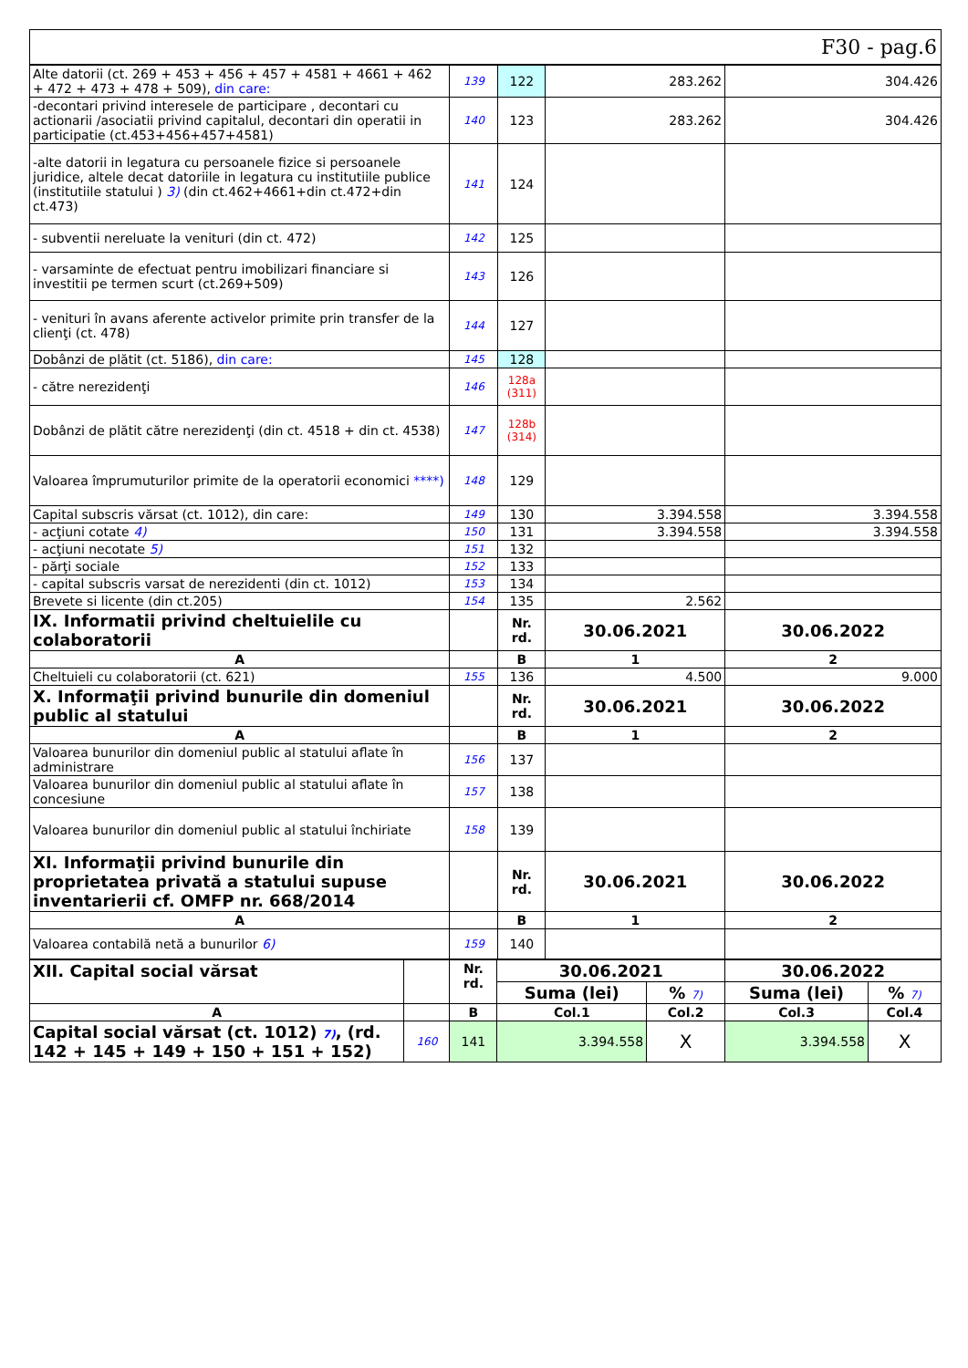F30 - pag.6
| Alte datorii (ct. 269 + 453 + 456 + 457 + 4581 + 4661 + 462 + 472 + 473 + 478 + 509), din care: | 139 | 122 | 283.262 | 304.426 |
| -decontari privind interesele de participare , decontari cu actionarii /asociatii privind capitalul, decontari din operatii in participatie (ct.453+456+457+4581) | 140 | 123 | 283.262 | 304.426 |
| -alte datorii in legatura cu persoanele fizice si persoanele juridice, altele decat datoriile in legatura cu institutiile publice (institutiile statului ) 3) (din ct.462+4661+din ct.472+din ct.473) | 141 | 124 | | |
| - subventii nereluate la venituri (din ct. 472) | 142 | 125 | | |
| - varsaminte de efectuat pentru imobilizari financiare si investitii pe termen scurt (ct.269+509) | 143 | 126 | | |
| - venituri în avans aferente activelor primite prin transfer de la clienţi (ct. 478) | 144 | 127 | | |
| Dobânzi de plătit (ct. 5186), din care: | 145 | 128 | | |
| - către nerezidenţi | 146 | 128a (311) | | |
| Dobânzi de plătit către nerezidenţi (din ct. 4518 + din ct. 4538) | 147 | 128b (314) | | |
| Valoarea împrumuturilor primite de la operatorii economici ****) | 148 | 129 | | |
| Capital subscris vărsat (ct. 1012), din care: | 149 | 130 | 3.394.558 | 3.394.558 |
| - acţiuni cotate 4) | 150 | 131 | 3.394.558 | 3.394.558 |
| - acţiuni necotate 5) | 151 | 132 | | |
| - părţi sociale | 152 | 133 | | |
| - capital subscris varsat de nerezidenti (din ct. 1012) | 153 | 134 | | |
| Brevete si licente (din ct.205) | 154 | 135 | 2.562 | |
| IX. Informatii privind cheltuielile cu colaboratorii | | Nr. rd. | 30.06.2021 | 30.06.2022 |
| A | | B | 1 | 2 |
| Cheltuieli cu colaboratorii (ct. 621) | 155 | 136 | 4.500 | 9.000 |
| X. Informaţii privind bunurile din domeniul public al statului | | Nr. rd. | 30.06.2021 | 30.06.2022 |
| A | | B | 1 | 2 |
| Valoarea bunurilor din domeniul public al statului aflate în administrare | 156 | 137 | | |
| Valoarea bunurilor din domeniul public al statului aflate în concesiune | 157 | 138 | | |
| Valoarea bunurilor din domeniul public al statului închiriate | 158 | 139 | | |
| XI. Informaţii privind bunurile din proprietatea privată a statului supuse inventarierii cf. OMFP nr. 668/2014 | | Nr. rd. | 30.06.2021 | 30.06.2022 |
| A | | B | 1 | 2 |
| Valoarea contabilă netă a bunurilor 6) | 159 | 140 | | |
| XII. Capital social vărsat | | Nr. rd. | 30.06.2021 | | 30.06.2022 | |
| | | | Suma (lei) | % 7) | Suma (lei) | % 7) |
| A | | B | Col.1 | Col.2 | Col.3 | Col.4 |
| Capital social vărsat (ct. 1012) 7) , (rd. 142 + 145 + 149 + 150 + 151 + 152) | 160 | 141 | 3.394.558 | X | 3.394.558 | X |